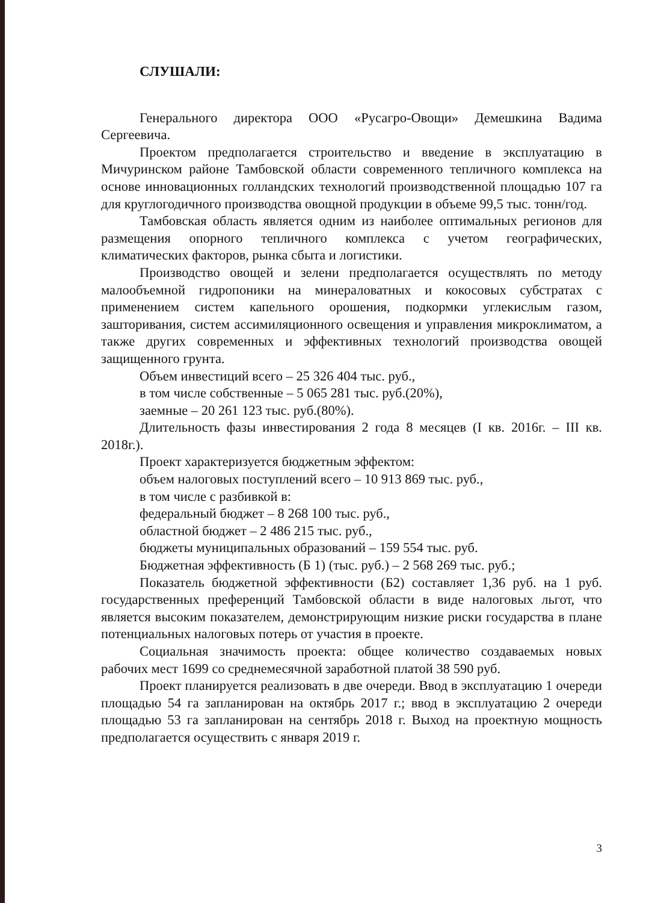СЛУШАЛИ:
Генерального директора ООО «Русагро-Овощи» Демешкина Вадима Сергеевича.
Проектом предполагается строительство и введение в эксплуатацию в Мичуринском районе Тамбовской области современного тепличного комплекса на основе инновационных голландских технологий производственной площадью 107 га для круглогодичного производства овощной продукции в объеме 99,5 тыс. тонн/год.
Тамбовская область является одним из наиболее оптимальных регионов для размещения опорного тепличного комплекса с учетом географических, климатических факторов, рынка сбыта и логистики.
Производство овощей и зелени предполагается осуществлять по методу малообъемной гидропоники на минераловатных и кокосовых субстратах с применением систем капельного орошения, подкормки углекислым газом, зашторивания, систем ассимиляционного освещения и управления микроклиматом, а также других современных и эффективных технологий производства овощей защищенного грунта.
Объем инвестиций всего – 25 326 404 тыс. руб.,
в том числе собственные – 5 065 281 тыс. руб.(20%),
заемные – 20 261 123 тыс. руб.(80%).
Длительность фазы инвестирования 2 года 8 месяцев (I кв. 2016г. – III кв. 2018г.).
Проект характеризуется бюджетным эффектом:
объем налоговых поступлений всего – 10 913 869 тыс. руб.,
в том числе с разбивкой в:
федеральный бюджет – 8 268 100 тыс. руб.,
областной бюджет – 2 486 215 тыс. руб.,
бюджеты муниципальных образований – 159 554 тыс. руб.
Бюджетная эффективность (Б 1) (тыс. руб.) – 2 568 269 тыс. руб.;
Показатель бюджетной эффективности (Б2) составляет 1,36 руб. на 1 руб. государственных преференций Тамбовской области в виде налоговых льгот, что является высоким показателем, демонстрирующим низкие риски государства в плане потенциальных налоговых потерь от участия в проекте.
Социальная значимость проекта: общее количество создаваемых новых рабочих мест 1699 со среднемесячной заработной платой 38 590 руб.
Проект планируется реализовать в две очереди. Ввод в эксплуатацию 1 очереди площадью 54 га запланирован на октябрь 2017 г.; ввод в эксплуатацию 2 очереди площадью 53 га запланирован на сентябрь 2018 г. Выход на проектную мощность предполагается осуществить с января 2019 г.
3